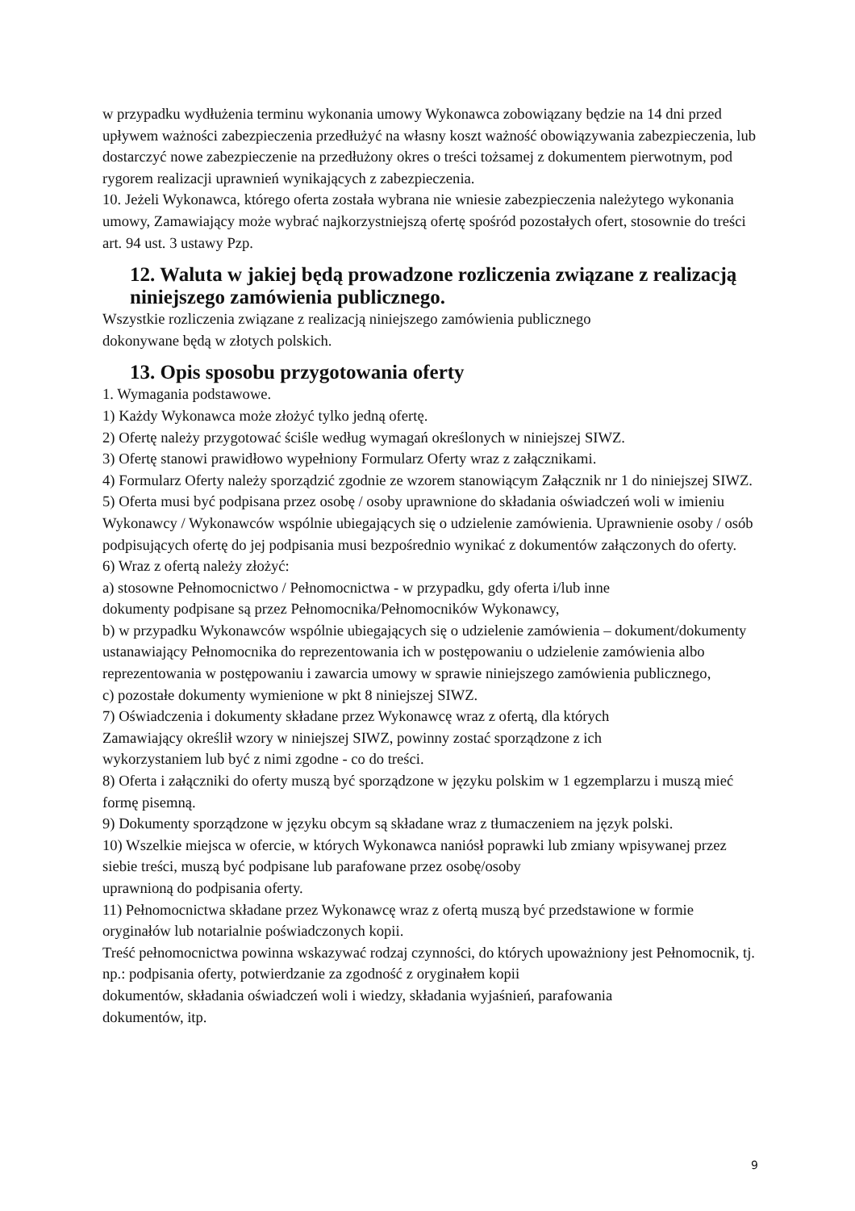w przypadku wydłużenia terminu wykonania umowy Wykonawca zobowiązany będzie na 14 dni przed upływem ważności zabezpieczenia przedłużyć na własny koszt ważność obowiązywania zabezpieczenia, lub dostarczyć nowe zabezpieczenie na przedłużony okres o treści tożsamej z dokumentem pierwotnym, pod rygorem realizacji uprawnień wynikających z zabezpieczenia.
10. Jeżeli Wykonawca, którego oferta została wybrana nie wniesie zabezpieczenia należytego wykonania umowy, Zamawiający może wybrać najkorzystniejszą ofertę spośród pozostałych ofert, stosownie do treści art. 94 ust. 3 ustawy Pzp.
12. Waluta w jakiej będą prowadzone rozliczenia związane z realizacją niniejszego zamówienia publicznego.
Wszystkie rozliczenia związane z realizacją niniejszego zamówienia publicznego
dokonywane będą w złotych polskich.
13. Opis sposobu przygotowania oferty
1. Wymagania podstawowe.
1) Każdy Wykonawca może złożyć tylko jedną ofertę.
2) Ofertę należy przygotować ściśle według wymagań określonych w niniejszej SIWZ.
3) Ofertę stanowi prawidłowo wypełniony Formularz Oferty wraz z załącznikami.
4) Formularz Oferty należy sporządzić zgodnie ze wzorem stanowiącym Załącznik nr 1 do niniejszej SIWZ.
5) Oferta musi być podpisana przez osobę / osoby uprawnione do składania oświadczeń woli w imieniu Wykonawcy / Wykonawców wspólnie ubiegających się o udzielenie zamówienia. Uprawnienie osoby / osób podpisujących ofertę do jej podpisania musi bezpośrednio wynikać z dokumentów załączonych do oferty.
6) Wraz z ofertą należy złożyć:
a) stosowne Pełnomocnictwo / Pełnomocnictwa - w przypadku, gdy oferta i/lub inne
dokumenty podpisane są przez Pełnomocnika/Pełnomocników Wykonawcy,
b) w przypadku Wykonawców wspólnie ubiegających się o udzielenie zamówienia – dokument/dokumenty ustanawiający Pełnomocnika do reprezentowania ich w postępowaniu o udzielenie zamówienia albo reprezentowania w postępowaniu i zawarcia umowy w sprawie niniejszego zamówienia publicznego,
c) pozostałe dokumenty wymienione w pkt 8 niniejszej SIWZ.
7) Oświadczenia i dokumenty składane przez Wykonawcę wraz z ofertą, dla których
Zamawiający określił wzory w niniejszej SIWZ, powinny zostać sporządzone z ich
wykorzystaniem lub być z nimi zgodne - co do treści.
8) Oferta i załączniki do oferty muszą być sporządzone w języku polskim w 1 egzemplarzu i muszą mieć formę pisemną.
9) Dokumenty sporządzone w języku obcym są składane wraz z tłumaczeniem na język polski.
10) Wszelkie miejsca w ofercie, w których Wykonawca naniósł poprawki lub zmiany wpisywanej przez siebie treści, muszą być podpisane lub parafowane przez osobę/osoby
uprawnioną do podpisania oferty.
11) Pełnomocnictwa składane przez Wykonawcę wraz z ofertą muszą być przedstawione w formie oryginałów lub notarialnie poświadczonych kopii.
Treść pełnomocnictwa powinna wskazywać rodzaj czynności, do których upoważniony jest Pełnomocnik, tj. np.: podpisania oferty, potwierdzanie za zgodność z oryginałem kopii
dokumentów, składania oświadczeń woli i wiedzy, składania wyjaśnień, parafowania
dokumentów, itp.
9